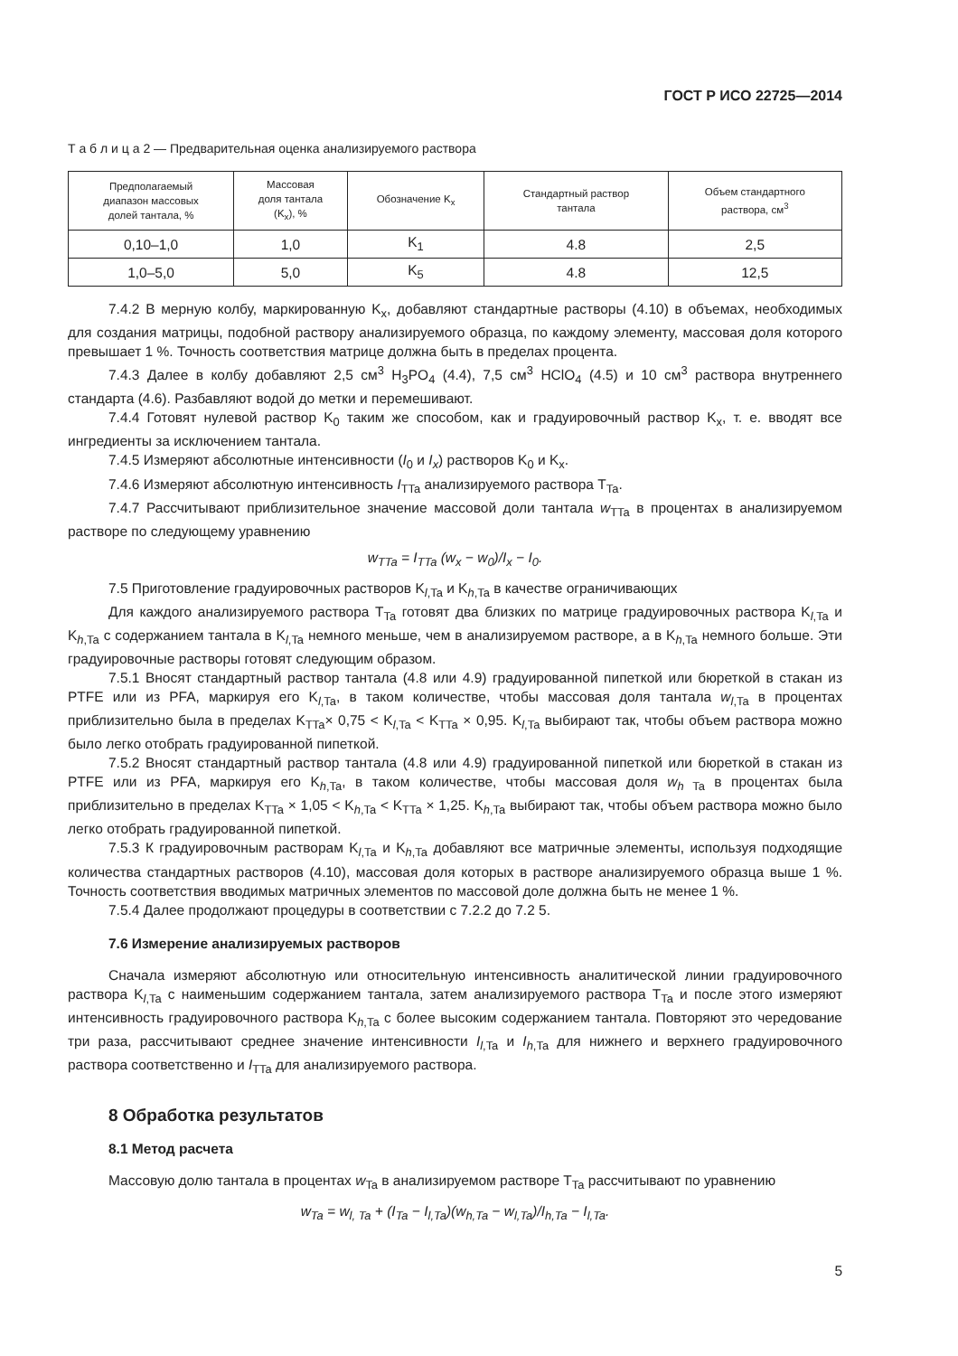ГОСТ Р ИСО 22725—2014
Т а б л и ц а 2 — Предварительная оценка анализируемого раствора
| Предполагаемый диапазон массовых долей тантала, % | Массовая доля тантала (K<sub>x</sub>), % | Обозначение K<sub>x</sub> | Стандартный раствор тантала | Объем стандартного раствора, см<sup>3</sup> |
| --- | --- | --- | --- | --- |
| 0,10–1,0 | 1,0 | K<sub>1</sub> | 4.8 | 2,5 |
| 1,0–5,0 | 5,0 | K<sub>5</sub> | 4.8 | 12,5 |
7.4.2 В мерную колбу, маркированную K<sub>x</sub>, добавляют стандартные растворы (4.10) в объемах, необходимых для создания матрицы, подобной раствору анализируемого образца, по каждому элементу, массовая доля которого превышает 1 %. Точность соответствия матрице должна быть в пределах процента.
7.4.3 Далее в колбу добавляют 2,5 см<sup>3</sup> H<sub>3</sub>PO<sub>4</sub> (4.4), 7,5 см<sup>3</sup> HClO<sub>4</sub> (4.5) и 10 см<sup>3</sup> раствора внутреннего стандарта (4.6). Разбавляют водой до метки и перемешивают.
7.4.4 Готовят нулевой раствор K<sub>0</sub> таким же способом, как и градуировочный раствор K<sub>x</sub>, т. е. вводят все ингредиенты за исключением тантала.
7.4.5 Измеряют абсолютные интенсивности (I<sub>0</sub> и I<sub>x</sub>) растворов K<sub>0</sub> и K<sub>x</sub>.
7.4.6 Измеряют абсолютную интенсивность I<sub>TTa</sub> анализируемого раствора T<sub>Ta</sub>.
7.4.7 Рассчитывают приблизительное значение массовой доли тантала w<sub>TTa</sub> в процентах в анализируемом растворе по следующему уравнению
w<sub>TTa</sub> = I<sub>TTa</sub> (w<sub>x</sub> − w<sub>0</sub>)/I<sub>x</sub> − I<sub>0</sub>.
7.5 Приготовление градуировочных растворов K<sub>l,Ta</sub> и K<sub>h,Ta</sub> в качестве ограничивающих
Для каждого анализируемого раствора T<sub>Ta</sub> готовят два близких по матрице градуировочных раствора K<sub>l,Ta</sub> и K<sub>h,Ta</sub> с содержанием тантала в K<sub>l,Ta</sub> немного меньше, чем в анализируемом растворе, а в K<sub>h,Ta</sub> немного больше. Эти градуировочные растворы готовят следующим образом.
7.5.1 Вносят стандартный раствор тантала (4.8 или 4.9) градуированной пипеткой или бюреткой в стакан из PTFE или из PFA, маркируя его K<sub>l,Ta</sub>, в таком количестве, чтобы массовая доля тантала w<sub>l,Ta</sub> в процентах приблизительно была в пределах K<sub>TTa</sub>× 0,75 < K<sub>l,Ta</sub> < K<sub>TTa</sub> × 0,95. K<sub>l,Ta</sub> выбирают так, чтобы объем раствора можно было легко отобрать градуированной пипеткой.
7.5.2 Вносят стандартный раствор тантала (4.8 или 4.9) градуированной пипеткой или бюреткой в стакан из PTFE или из PFA, маркируя его K<sub>h,Ta</sub>, в таком количестве, чтобы массовая доля w<sub>h Ta</sub> в процентах была приблизительно в пределах K<sub>TTa</sub> × 1,05 < K<sub>h,Ta</sub> < K<sub>TTa</sub> × 1,25. K<sub>h,Ta</sub> выбирают так, чтобы объем раствора можно было легко отобрать градуированной пипеткой.
7.5.3 К градуировочным растворам K<sub>l,Ta</sub> и K<sub>h,Ta</sub> добавляют все матричные элементы, используя подходящие количества стандартных растворов (4.10), массовая доля которых в растворе анализируемого образца выше 1 %. Точность соответствия вводимых матричных элементов по массовой доле должна быть не менее 1 %.
7.5.4 Далее продолжают процедуры в соответствии с 7.2.2 до 7.2 5.
7.6 Измерение анализируемых растворов
Сначала измеряют абсолютную или относительную интенсивность аналитической линии градуировочного раствора K<sub>l,Ta</sub> с наименьшим содержанием тантала, затем анализируемого раствора T<sub>Ta</sub> и после этого измеряют интенсивность градуировочного раствора K<sub>h,Ta</sub> с более высоким содержанием тантала. Повторяют это чередование три раза, рассчитывают среднее значение интенсивности I<sub>l,Ta</sub> и I<sub>h,Ta</sub> для нижнего и верхнего градуировочного раствора соответственно и I<sub>TTa</sub> для анализируемого раствора.
8 Обработка результатов
8.1 Метод расчета
Массовую долю тантала в процентах w<sub>Ta</sub> в анализируемом растворе T<sub>Ta</sub> рассчитывают по уравнению
w<sub>Ta</sub> = w<sub>l, Ta</sub> + (I<sub>Ta</sub> − I<sub>l,Ta</sub>)(w<sub>h,Ta</sub> − w<sub>l,Ta</sub>)/I<sub>h,Ta</sub> − I<sub>l,Ta</sub>.
5